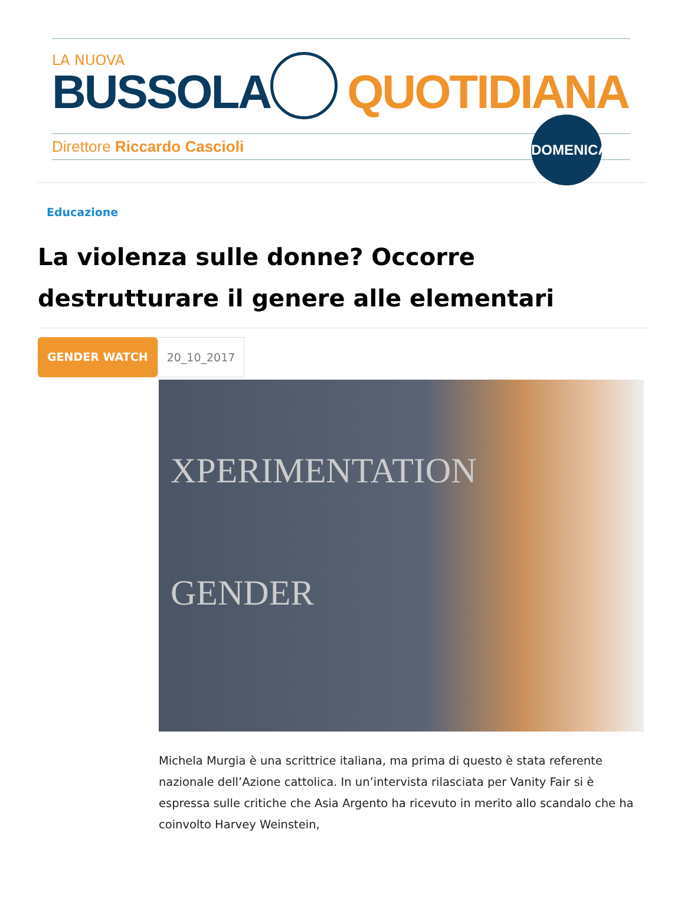LA NUOVA
BUSSOLA QUOTIDIANA
Direttore Riccardo Cascioli
DOMENICA
Educazione
La violenza sulle donne? Occorre destrutturare il genere alle elementari
GENDER WATCH 20_10_2017
XPERIMENTATION
GENDER
Michela Murgia è una scrittrice italiana, ma prima di questo è stata referente nazionale dell’Azione cattolica. In un’intervista rilasciata per Vanity Fair si è espressa sulle critiche che Asia Argento ha ricevuto in merito allo scandalo che ha coinvolto Harvey Weinstein,